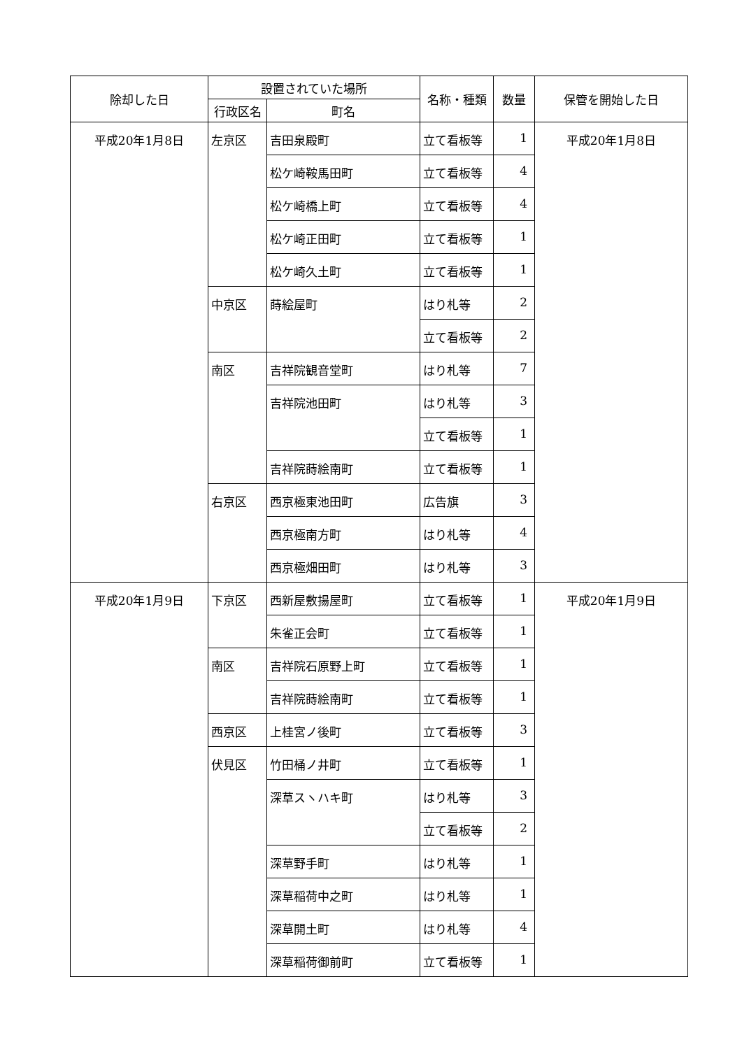| 除却した日 | 設置されていた場所 | | 名称・種類 | 数量 | 保管を開始した日 |
| --- | --- | --- | --- | --- | --- |
| | 行政区名 | 町名 | | | |
| 平成20年1月8日 | 左京区 | 吉田泉殿町 | 立て看板等 | 1 | 平成20年1月8日 |
| | | 松ケ崎鞍馬田町 | 立て看板等 | 4 | |
| | | 松ケ崎橋上町 | 立て看板等 | 4 | |
| | | 松ケ崎正田町 | 立て看板等 | 1 | |
| | | 松ケ崎久土町 | 立て看板等 | 1 | |
| | 中京区 | 蒔絵屋町 | はり札等 | 2 | |
| | | | 立て看板等 | 2 | |
| | 南区 | 吉祥院観音堂町 | はり札等 | 7 | |
| | | 吉祥院池田町 | はり札等 | 3 | |
| | | | 立て看板等 | 1 | |
| | | 吉祥院蒔絵南町 | 立て看板等 | 1 | |
| | 右京区 | 西京極東池田町 | 広告旗 | 3 | |
| | | 西京極南方町 | はり札等 | 4 | |
| | | 西京極畑田町 | はり札等 | 3 | |
| 平成20年1月9日 | 下京区 | 西新屋敷揚屋町 | 立て看板等 | 1 | 平成20年1月9日 |
| | | 朱雀正会町 | 立て看板等 | 1 | |
| | 南区 | 吉祥院石原野上町 | 立て看板等 | 1 | |
| | | 吉祥院蒔絵南町 | 立て看板等 | 1 | |
| | 西京区 | 上桂宮ノ後町 | 立て看板等 | 3 | |
| | 伏見区 | 竹田桶ノ井町 | 立て看板等 | 1 | |
| | | 深草スヽハキ町 | はり札等 | 3 | |
| | | | 立て看板等 | 2 | |
| | | 深草野手町 | はり札等 | 1 | |
| | | 深草稲荷中之町 | はり札等 | 1 | |
| | | 深草開土町 | はり札等 | 4 | |
| | | 深草稲荷御前町 | 立て看板等 | 1 | |